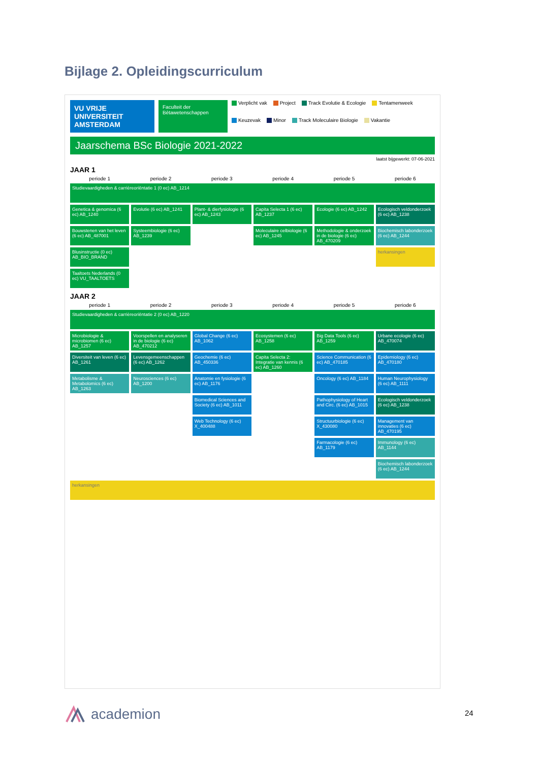Bijlage 2. Opleidingscurriculum
VU VRIJE UNIVERSITEIT AMSTERDAM
Faculteit der Bètawetenschappen
Verplicht vak Project Track Evolutie & Ecologie Tentamenweek Keuzevak Minor Track Moleculaire Biologie Vakantie
Jaarschema BSc Biologie 2021-2022
laatst bijgewerkt: 07-06-2021
JAAR 1
periode 1
periode 2
periode 3
periode 4
periode 5
periode 6
Studievaardigheden & carrièreoriëntatie 1 (0 ec) AB_1214
Genetica & genomica (6 ec) AB_1240
Evolutie (6 ec) AB_1241
Plant- & dierfysiologie (6 ec) AB_1243
Capita Selecta 1 (6 ec) AB_1237
Ecologie (6 ec) AB_1242
Ecologisch veldonderzoek (6 ec) AB_1238
Bouwstenen van het leven (6 ec) AB_487001
Systeembiologie (6 ec) AB_1239
Moleculaire celbiologie (6 ec) AB_1245
Methodologie & onderzoek in de biologie (6 ec) AB_470209
Biochemisch labonderzoek (6 ec) AB_1244
Blusinstructie (0 ec) AB_BIO_BRAND
herkansingen
Taaltoets Nederlands (0 ec) VU_TAALTOETS
JAAR 2
periode 1
periode 2
periode 3
periode 4
periode 5
periode 6
Studievaardigheden & carrièreoriëntatie 2 (0 ec) AB_1220
Microbiologie & microbiomen (6 ec) AB_1257
Voorspellen en analyseren in de biologie (6 ec) AB_470212
Global Change (6 ec) AB_1062
Ecosystemen (6 ec) AB_1258
Big Data Tools (6 ec) AB_1259
Urbane ecologie (6 ec) AB_470074
Diversiteit van leven (6 ec) AB_1261
Levensgemeenschappen (6 ec) AB_1262
Geochemie (6 ec) AB_450336
Capita Selecta 2: Integratie van kennis (6 ec) AB_1260
Science Communication (6 ec) AB_470185
Epidemiology (6 ec) AB_470180
Metabolisme & Metabolomics (6 ec) AB_1263
Neurosciences (6 ec) AB_1200
Anatomie en fysiologie (6 ec) AB_1176
Oncology (6 ec) AB_1184
Human Neurophysiology (6 ec) AB_1111
Biomedical Sciences and Society (6 ec) AB_1011
Pathophysiology of Heart and Circ. (6 ec) AB_1015
Ecologisch veldonderzoek (6 ec) AB_1238
Web Technology (6 ec) X_400488
Structuurbiologie (6 ec) X_430080
Management van innovaties (6 ec) AB_470195
Farmacologie (6 ec) AB_1179
Immunology (6 ec) AB_1144
Biochemisch labonderzoek (6 ec) AB_1244
herkansingen
academion 24